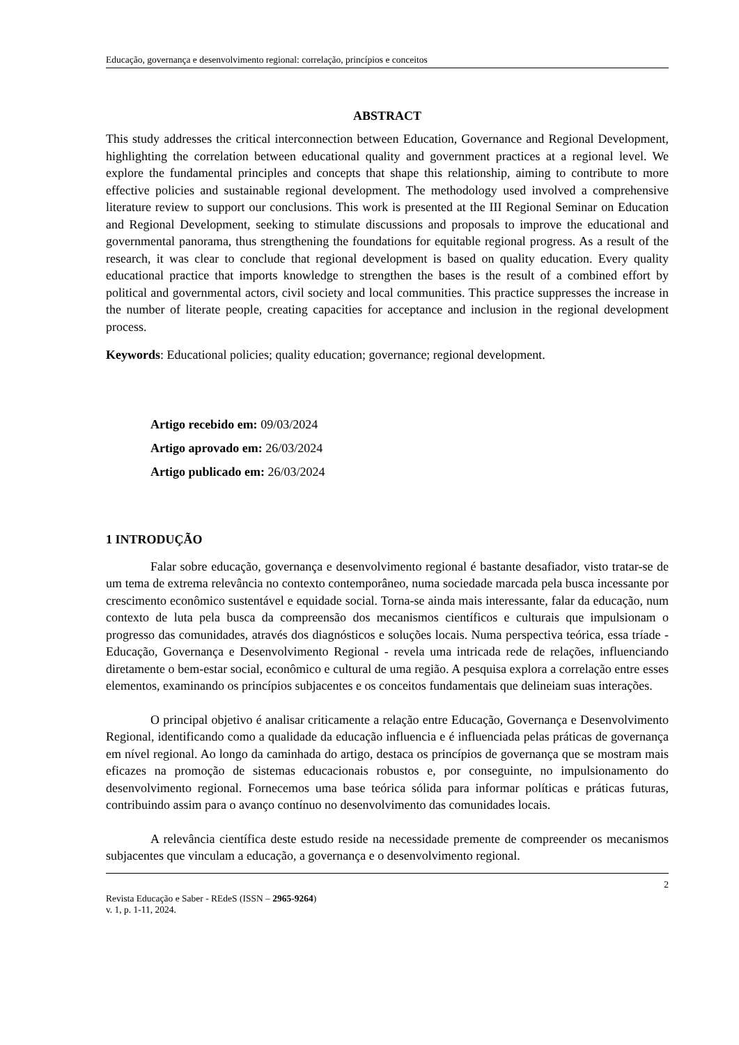Educação, governança e desenvolvimento regional: correlação, princípios e conceitos
ABSTRACT
This study addresses the critical interconnection between Education, Governance and Regional Development, highlighting the correlation between educational quality and government practices at a regional level. We explore the fundamental principles and concepts that shape this relationship, aiming to contribute to more effective policies and sustainable regional development. The methodology used involved a comprehensive literature review to support our conclusions. This work is presented at the III Regional Seminar on Education and Regional Development, seeking to stimulate discussions and proposals to improve the educational and governmental panorama, thus strengthening the foundations for equitable regional progress. As a result of the research, it was clear to conclude that regional development is based on quality education. Every quality educational practice that imports knowledge to strengthen the bases is the result of a combined effort by political and governmental actors, civil society and local communities. This practice suppresses the increase in the number of literate people, creating capacities for acceptance and inclusion in the regional development process.
Keywords: Educational policies; quality education; governance; regional development.
Artigo recebido em: 09/03/2024
Artigo aprovado em: 26/03/2024
Artigo publicado em: 26/03/2024
1 INTRODUÇÃO
Falar sobre educação, governança e desenvolvimento regional é bastante desafiador, visto tratar-se de um tema de extrema relevância no contexto contemporâneo, numa sociedade marcada pela busca incessante por crescimento econômico sustentável e equidade social. Torna-se ainda mais interessante, falar da educação, num contexto de luta pela busca da compreensão dos mecanismos científicos e culturais que impulsionam o progresso das comunidades, através dos diagnósticos e soluções locais. Numa perspectiva teórica, essa tríade - Educação, Governança e Desenvolvimento Regional - revela uma intricada rede de relações, influenciando diretamente o bem-estar social, econômico e cultural de uma região. A pesquisa explora a correlação entre esses elementos, examinando os princípios subjacentes e os conceitos fundamentais que delineiam suas interações.
O principal objetivo é analisar criticamente a relação entre Educação, Governança e Desenvolvimento Regional, identificando como a qualidade da educação influencia e é influenciada pelas práticas de governança em nível regional. Ao longo da caminhada do artigo, destaca os princípios de governança que se mostram mais eficazes na promoção de sistemas educacionais robustos e, por conseguinte, no impulsionamento do desenvolvimento regional. Fornecemos uma base teórica sólida para informar políticas e práticas futuras, contribuindo assim para o avanço contínuo no desenvolvimento das comunidades locais.
A relevância científica deste estudo reside na necessidade premente de compreender os mecanismos subjacentes que vinculam a educação, a governança e o desenvolvimento regional.
2
Revista Educação e Saber - REdeS (ISSN – 2965-9264)
v. 1, p. 1-11, 2024.